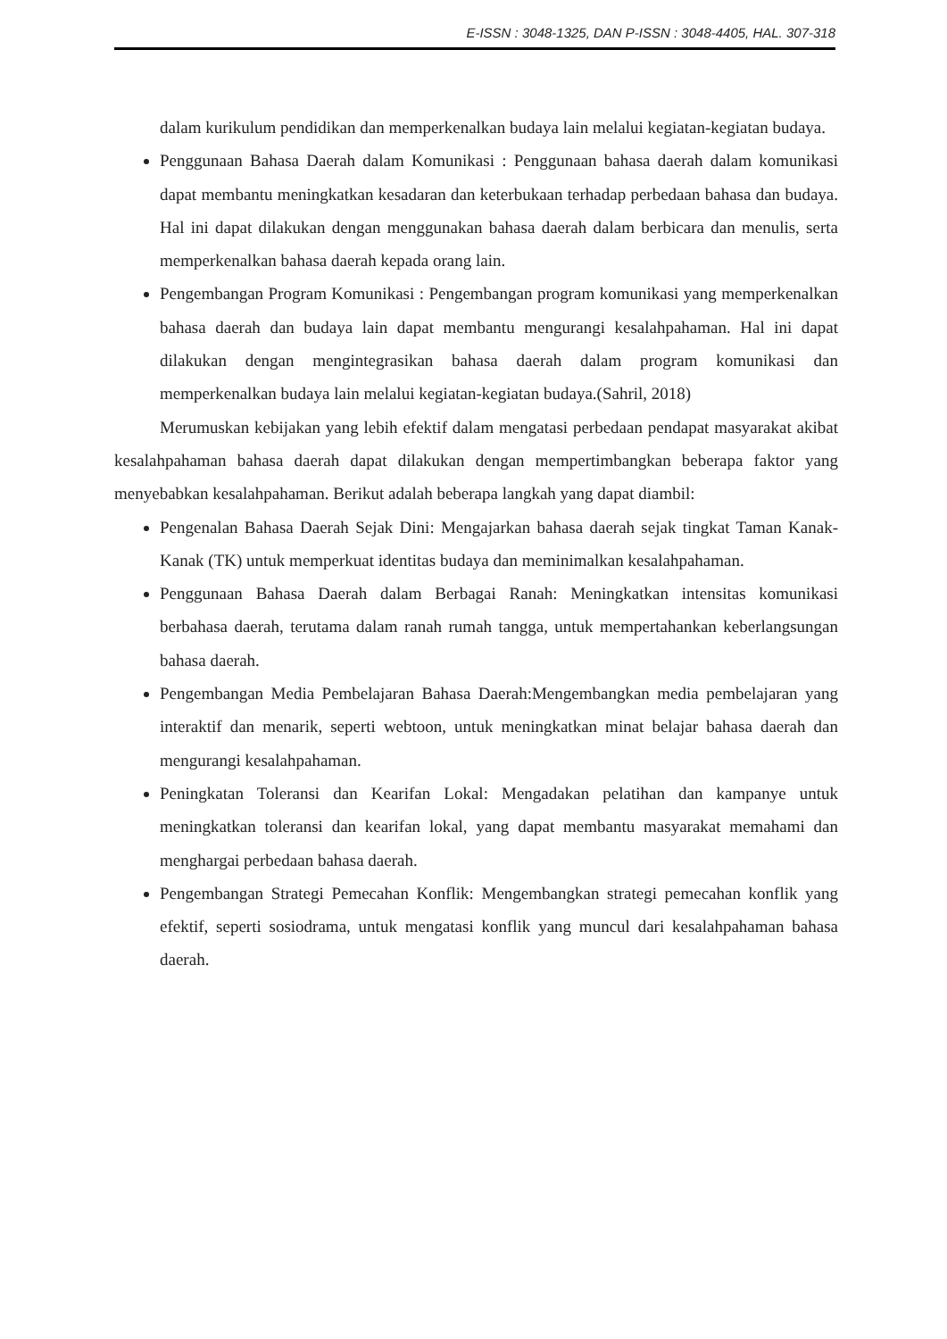E-ISSN : 3048-1325, DAN P-ISSN : 3048-4405, HAL. 307-318
dalam kurikulum pendidikan dan memperkenalkan budaya lain melalui kegiatan-kegiatan budaya.
Penggunaan Bahasa Daerah dalam Komunikasi : Penggunaan bahasa daerah dalam komunikasi dapat membantu meningkatkan kesadaran dan keterbukaan terhadap perbedaan bahasa dan budaya. Hal ini dapat dilakukan dengan menggunakan bahasa daerah dalam berbicara dan menulis, serta memperkenalkan bahasa daerah kepada orang lain.
Pengembangan Program Komunikasi : Pengembangan program komunikasi yang memperkenalkan bahasa daerah dan budaya lain dapat membantu mengurangi kesalahpahaman. Hal ini dapat dilakukan dengan mengintegrasikan bahasa daerah dalam program komunikasi dan memperkenalkan budaya lain melalui kegiatan-kegiatan budaya.(Sahril, 2018)
Merumuskan kebijakan yang lebih efektif dalam mengatasi perbedaan pendapat masyarakat akibat kesalahpahaman bahasa daerah dapat dilakukan dengan mempertimbangkan beberapa faktor yang menyebabkan kesalahpahaman. Berikut adalah beberapa langkah yang dapat diambil:
Pengenalan Bahasa Daerah Sejak Dini: Mengajarkan bahasa daerah sejak tingkat Taman Kanak-Kanak (TK) untuk memperkuat identitas budaya dan meminimalkan kesalahpahaman.
Penggunaan Bahasa Daerah dalam Berbagai Ranah: Meningkatkan intensitas komunikasi berbahasa daerah, terutama dalam ranah rumah tangga, untuk mempertahankan keberlangsungan bahasa daerah.
Pengembangan Media Pembelajaran Bahasa Daerah:Mengembangkan media pembelajaran yang interaktif dan menarik, seperti webtoon, untuk meningkatkan minat belajar bahasa daerah dan mengurangi kesalahpahaman.
Peningkatan Toleransi dan Kearifan Lokal: Mengadakan pelatihan dan kampanye untuk meningkatkan toleransi dan kearifan lokal, yang dapat membantu masyarakat memahami dan menghargai perbedaan bahasa daerah.
Pengembangan Strategi Pemecahan Konflik: Mengembangkan strategi pemecahan konflik yang efektif, seperti sosiodrama, untuk mengatasi konflik yang muncul dari kesalahpahaman bahasa daerah.